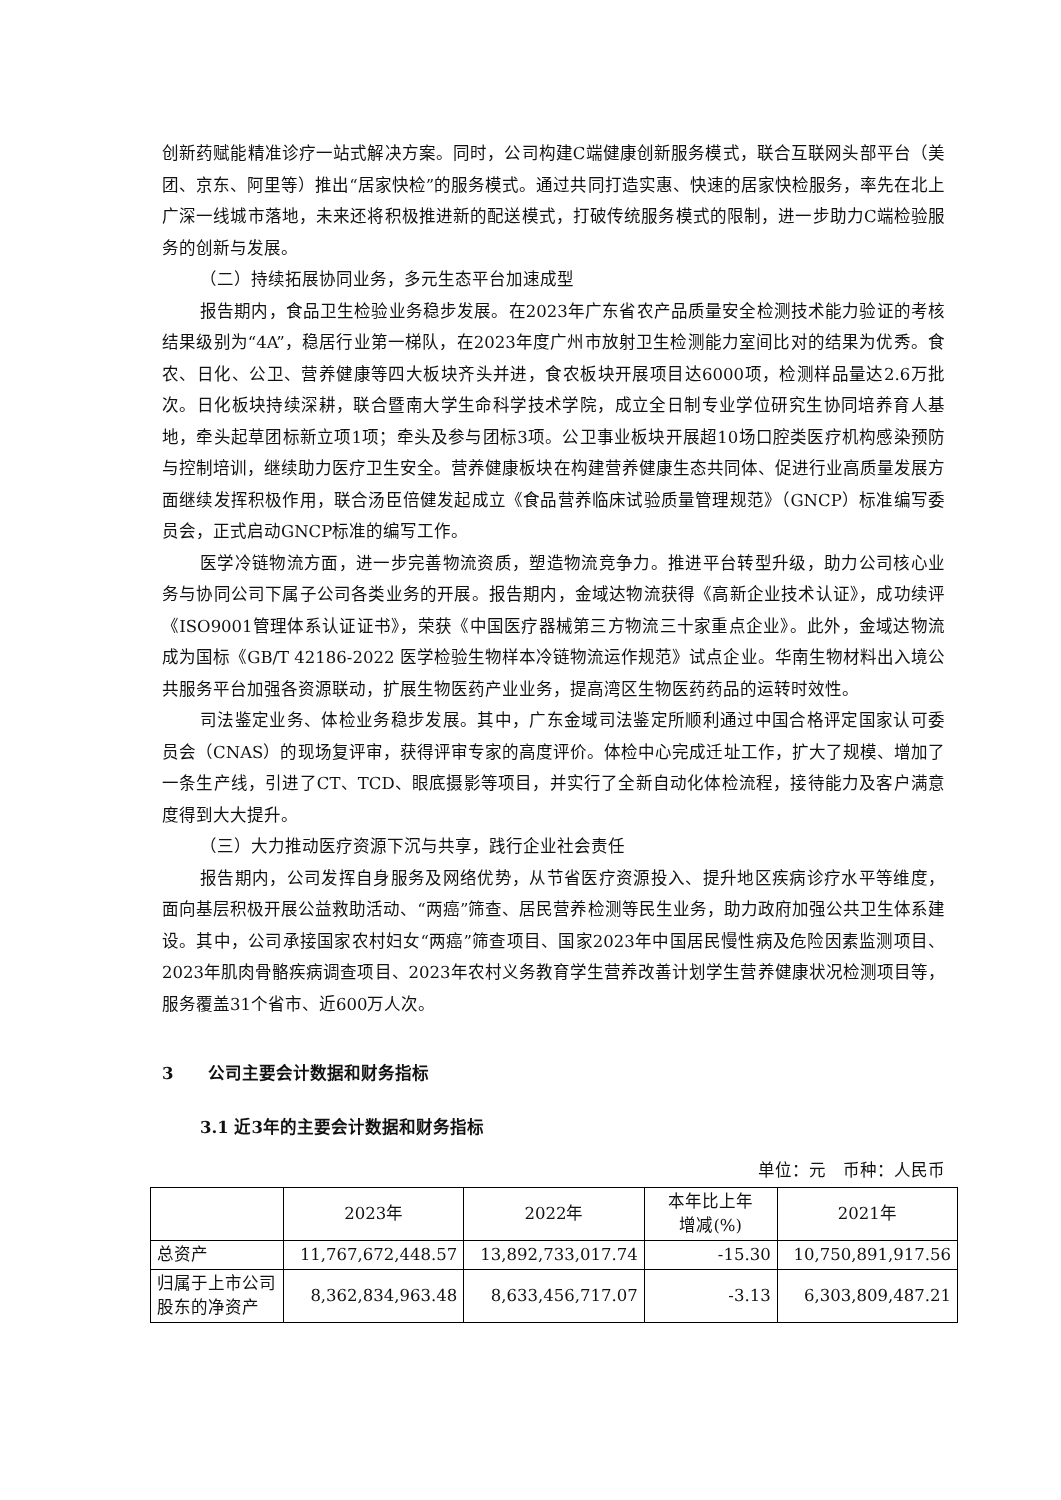创新药赋能精准诊疗一站式解决方案。同时，公司构建C端健康创新服务模式，联合互联网头部平台（美团、京东、阿里等）推出“居家快检”的服务模式。通过共同打造实惠、快速的居家快检服务，率先在北上广深一线城市落地，未来还将积极推进新的配送模式，打破传统服务模式的限制，进一步助力C端检验服务的创新与发展。
（二）持续拓展协同业务，多元生态平台加速成型
报告期内，食品卫生检验业务稳步发展。在2023年广东省农产品质量安全检测技术能力验证的考核结果级别为“4A”，稳居行业第一梯队，在2023年度广州市放射卫生检测能力室间比对的结果为优秀。食农、日化、公卫、营养健康等四大板块齐头并进，食农板块开展项目达6000项，检测样品量达2.6万批次。日化板块持续深耕，联合暨南大学生命科学技术学院，成立全日制专业学位研究生协同培养育人基地，牵头起草团标新立项1项；牵头及参与团标3项。公卫事业板块开展超10场口腔类医疗机构感染预防与控制培训，继续助力医疗卫生安全。营养健康板块在构建营养健康生态共同体、促进行业高质量发展方面继续发挥积极作用，联合汤臣倍健发起成立《食品营养临床试验质量管理规范》（GNCP）标准编写委员会，正式启动GNCP标准的编写工作。
医学冷链物流方面，进一步完善物流资质，塑造物流竞争力。推进平台转型升级，助力公司核心业务与协同公司下属子公司各类业务的开展。报告期内，金域达物流获得《高新企业技术认证》，成功续评《ISO9001管理体系认证证书》，荣获《中国医疗器械第三方物流三十家重点企业》。此外，金域达物流成为国标《GB/T 42186-2022 医学检验生物样本冷链物流运作规范》试点企业。华南生物材料出入境公共服务平台加强各资源联动，扩展生物医药产业业务，提高湾区生物医药药品的运转时效性。
司法鉴定业务、体检业务稳步发展。其中，广东金域司法鉴定所顺利通过中国合格评定国家认可委员会（CNAS）的现场复评审，获得评审专家的高度评价。体检中心完成迁址工作，扩大了规模、增加了一条生产线，引进了CT、TCD、眼底摄影等项目，并实行了全新自动化体检流程，接待能力及客户满意度得到大大提升。
（三）大力推动医疗资源下沉与共享，践行企业社会责任
报告期内，公司发挥自身服务及网络优势，从节省医疗资源投入、提升地区疾病诊疗水平等维度，面向基层积极开展公益救助活动、“两癌”筛查、居民营养检测等民生业务，助力政府加强公共卫生体系建设。其中，公司承接国家农村妇女“两癌”筛查项目、国家2023年中国居民慢性病及危险因素监测项目、2023年肌肉骨骼疾病调查项目、2023年农村义务教育学生营养改善计划学生营养健康状况检测项目等，服务覆盖31个省市、近600万人次。
3 公司主要会计数据和财务指标
3.1 近3年的主要会计数据和财务指标
单位：元　币种：人民币
| | 2023年 | 2022年 | 本年比上年 增减(%) | 2021年 |
| --- | --- | --- | --- | --- |
| 总资产 | 11,767,672,448.57 | 13,892,733,017.74 | -15.30 | 10,750,891,917.56 |
| 归属于上市公司股东的净资产 | 8,362,834,963.48 | 8,633,456,717.07 | -3.13 | 6,303,809,487.21 |